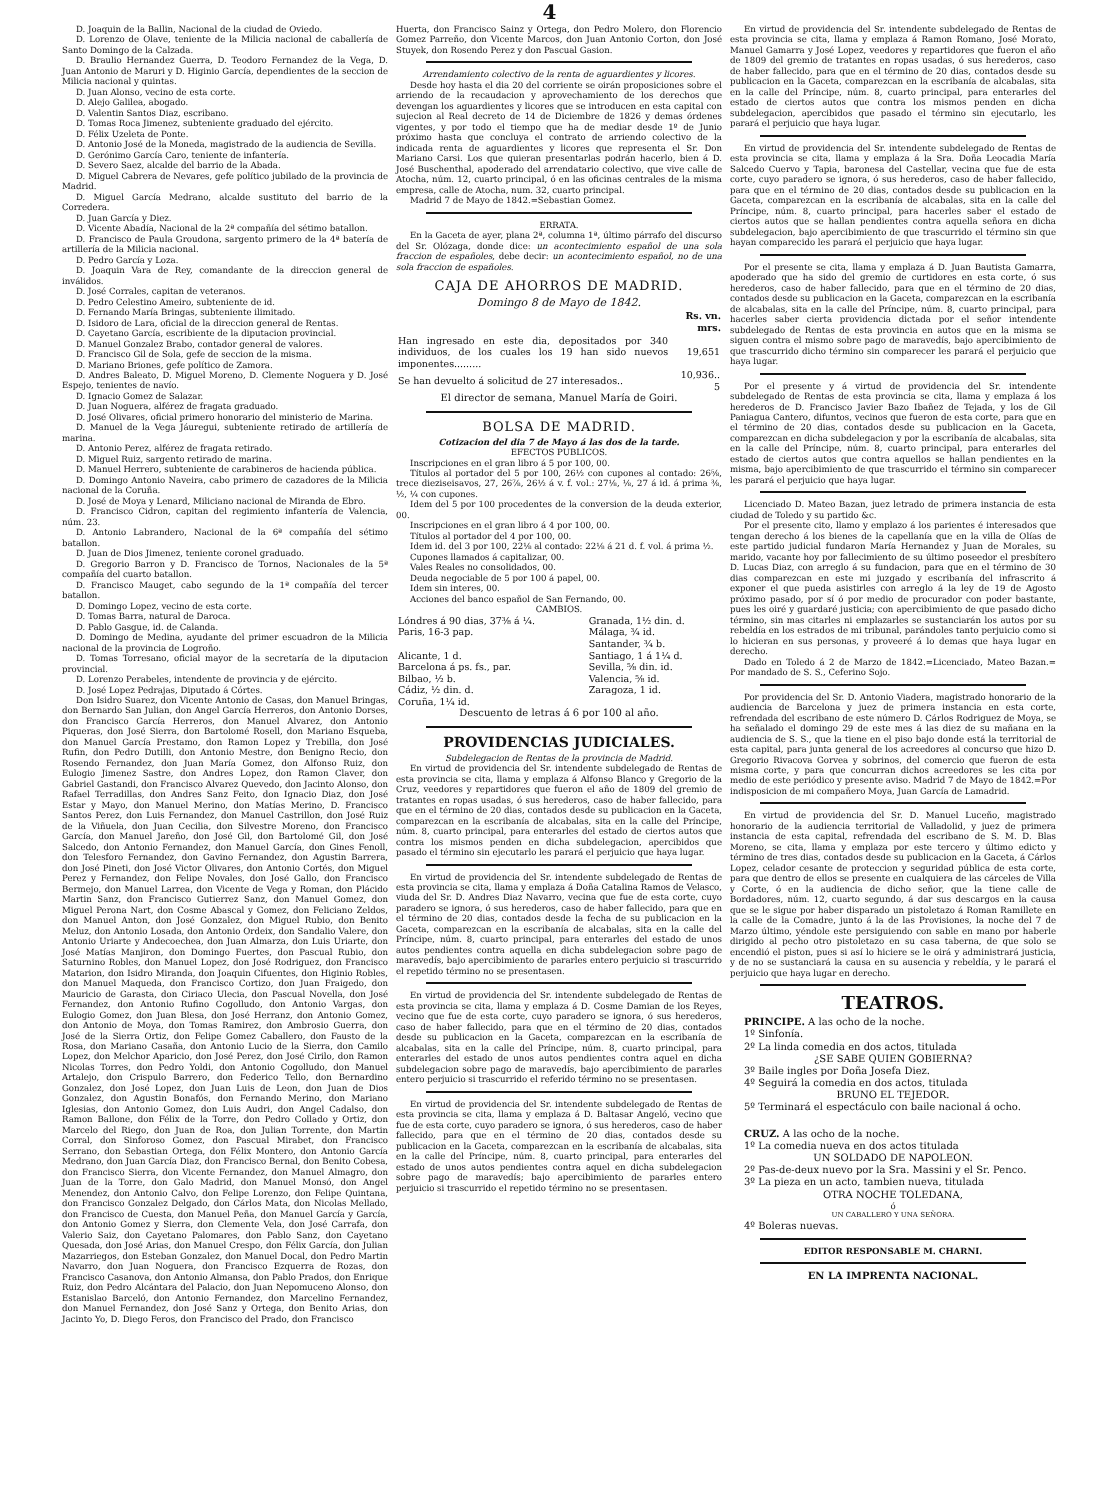4
D. Joaquin de la Ballin, Nacional de la ciudad de Oviedo.
D. Lorenzo de Olave, teniente de la Milicia nacional de caballería de Santo Domingo de la Calzada.
D. Braulio Hernandez Guerra, D. Teodoro Fernandez de la Vega, D. Juan Antonio de Maruri y D. Higinio García, dependientes de la seccion de Milicia nacional y quintas.
D. Juan Alonso, vecino de esta corte.
D. Alejo Galilea, abogado.
D. Valentin Santos Diaz, escribano.
D. Tomas Roca Jimenez, subteniente graduado del ejército.
D. Félix Uzeleta de Ponte.
D. Antonio José de la Moneda, magistrado de la audiencia de Sevilla.
D. Gerónimo García Caro, teniente de infantería.
D. Severo Saez, alcalde del barrio de la Abada.
D. Miguel Cabrera de Nevares, gefe político jubilado de la provincia de Madrid.
D. Miguel García Medrano, alcalde sustituto del barrio de la Corredera.
D. Juan García y Diez.
D. Vicente Abadía, Nacional de la 2ª compañía del sétimo batallon.
D. Francisco de Paula Groudona, sargento primero de la 4ª batería de artillería de la Milicia nacional.
D. Pedro García y Loza.
D. Joaquin Vara de Rey, comandante de la direccion general de inválidos.
D. José Corrales, capitan de veteranos.
D. Pedro Celestino Ameiro, subteniente de id.
D. Fernando María Bringas, subteniente ilimitado.
D. Isidoro de Lara, oficial de la direccion general de Rentas.
D. Cayetano García, escribiente de la diputacion provincial.
D. Manuel Gonzalez Brabo, contador general de valores.
D. Francisco Gil de Sola, gefe de seccion de la misma.
D. Mariano Briones, gefe político de Zamora.
D. Andres Baleato, D. Miguel Moreno, D. Clemente Noguera y D. José Espejo, tenientes de navío.
D. Ignacio Gomez de Salazar.
D. Juan Noguera, alférez de fragata graduado.
D. José Olivares, oficial primero honorario del ministerio de Marina.
D. Manuel de la Vega Jáuregui, subteniente retirado de artillería de marina.
D. Antonio Perez, alférez de fragata retirado.
D. Miguel Ruiz, sargento retirado de marina.
D. Manuel Herrero, subteniente de carabineros de hacienda pública.
D. Domingo Antonio Naveira, cabo primero de cazadores de la Milicia nacional de la Coruña.
D. José de Moya y Lenard, Miliciano nacional de Miranda de Ebro.
D. Francisco Cidron, capitan del regimiento infantería de Valencia, núm. 23.
D. Antonio Labrandero, Nacional de la 6ª compañía del sétimo batallon.
D. Juan de Dios Jimenez, teniente coronel graduado.
D. Gregorio Barron y D. Francisco de Tornos, Nacionales de la 5ª compañía del cuarto batallon.
D. Francisco Mauget, cabo segundo de la 1ª compañía del tercer batallon.
D. Domingo Lopez, vecino de esta corte.
D. Tomas Barra, natural de Daroca.
D. Pablo Gasgue, id. de Calanda.
D. Domingo de Medina, ayudante del primer escuadron de la Milicia nacional de la provincia de Logroño.
D. Tomas Torresano, oficial mayor de la secretaría de la diputacion provincial.
D. Lorenzo Perabeles, intendente de provincia y de ejército.
D. José Lopez Pedrajas, Diputado á Córtes.
Don Isidro Suarez, don Vicente Antonio de Casas, don Manuel Bringas, don Bernardo San Julian, don Angel García Herreros, don Antonio Dorses, don Francisco García Herreros, don Manuel Alvarez, don Antonio Piqueras, don José Sierra, don Bartolomé Rosell, don Mariano Esqueba, don Manuel García Prestamo, don Ramon Lopez y Trebilla, don José Rufin, don Pedro Dutilli, don Antonio Mestre, don Benigno Recio, don Rosendo Fernandez, don Juan María Gomez, don Alfonso Ruiz, don Eulogio Jimenez Sastre, don Andres Lopez, don Ramon Claver, don Gabriel Gastandi, don Francisco Alvarez Quevedo, don Jacinto Alonso, don Rafael Terradillas, don Andres Sanz Feito, don Ignacio Diaz, don José Estar y Mayo, don Manuel Merino, don Matías Merino, D. Francisco Santos Perez, don Luis Fernandez, don Manuel Castrillon, don José Ruiz de la Viñuela, don Juan Cecilia, don Silvestre Moreno, don Francisco García, don Manuel Jareño, don José Gil, don Bartolomé Gil, don José Salcedo, don Antonio Fernandez, don Manuel García, don Gines Fenoll, don Telesforo Fernandez, don Gavino Fernandez, don Agustin Barrera, don José Pineti, don José Victor Olivares, don Antonio Cortés, don Miguel Perez y Fernandez, don Felipe Novales, don José Gallo, don Francisco Bermejo, don Manuel Larrea, don Vicente de Vega y Roman, don Plácido Martin Sanz, don Francisco Gutierrez Sanz, don Manuel Gomez, don Miguel Perona Nart, don Cosme Abascal y Gomez, don Feliciano Zeldos, don Manuel Anton, don José Gonzalez, don Miguel Rubio, don Benito Meluz, don Antonio Losada, don Antonio Ordeix, don Sandalio Valere, don Antonio Uriarte y Andecoechea, don Juan Almarza, don Luis Uriarte, don José Matías Manjiron, don Domingo Fuertes, don Pascual Rubio, don Saturnino Robles, don Manuel Lopez, don José Rodriguez, don Francisco Matarion, don Isidro Miranda, don Joaquin Cifuentes, don Higinio Robles, don Manuel Maqueda, don Francisco Cortizo, don Juan Fraigedo, don Mauricio de Garasta, don Ciriaco Ulecia, don Pascual Novella, don José Fernandez, don Antonio Rufino Cogolludo, don Antonio Vargas, don Eulogio Gomez, don Juan Blesa, don José Herranz, don Antonio Gomez, don Antonio de Moya, don Tomas Ramirez, don Ambrosio Guerra, don José de la Sierra Ortiz, don Felipe Gomez Caballero, don Fausto de la Rosa, don Mariano Casaña, don Antonio Lucio de la Sierra, don Camilo Lopez, don Melchor Aparicio, don José Perez, don José Cirilo, don Ramon Nicolas Torres, don Pedro Yoldi, don Antonio Cogolludo, don Manuel Artalejo, don Crispulo Barrero, don Federico Tello, don Bernardino Gonzalez, don José Lopez, don Juan Luis de Leon, don Juan de Dios Gonzalez, don Agustin Bonafós, don Fernando Merino, don Mariano Iglesias, don Antonio Gomez, don Luis Audri, don Angel Cadalso, don Ramon Ballone, don Félix de la Torre, don Pedro Collado y Ortiz, don Marcelo del Riego, don Juan de Roa, don Julian Torrente, don Martin Corral, don Sinforoso Gomez, don Pascual Mirabet, don Francisco Serrano, don Sebastian Ortega, don Félix Montero, don Antonio García Medrano, don Juan García Diaz, don Francisco Bernal, don Benito Cobesa, don Francisco Sierra, don Vicente Fernandez, don Manuel Almagro, don Juan de la Torre, don Galo Madrid, don Manuel Monsó, don Angel Menendez, don Antonio Calvo, don Felipe Lorenzo, don Felipe Quintana, don Francisco Gonzalez Delgado, don Cárlos Mata, don Nicolas Mellado, don Francisco de Cuesta, don Manuel Peña, don Manuel García y García, don Antonio Gomez y Sierra, don Clemente Vela, don José Carrafa, don Valerio Saiz, don Cayetano Palomares, don Pablo Sanz, don Cayetano Quesada, don José Arias, don Manuel Crespo, don Félix García, don Julian Mazarriegos, don Esteban Gonzalez, don Manuel Docal, don Pedro Martin Navarro, don Juan Noguera, don Francisco Ezquerra de Rozas, don Francisco Casanova, don Antonio Almansa, don Pablo Prados, don Enrique Ruiz, don Pedro Alcántara del Palacio, don Juan Nepomuceno Alonso, don Estanislao Barceló, don Antonio Fernandez, don Marcelino Fernandez, don Manuel Fernandez, don José Sanz y Ortega, don Benito Arias, don Jacinto Yo, D. Diego Feros, don Francisco del Prado, don Francisco
Huerta, don Francisco Sainz y Ortega, don Pedro Molero, don Florencio Gomez Parreño, don Vicente Marcos, don Juan Antonio Corton, don José Stuyek, don Rosendo Perez y don Pascual Gasion.
Arrendamiento colectivo de la renta de aguardientes y licores.
Desde hoy hasta el dia 20 del corriente se oirán proposiciones sobre el arriendo de la recaudacion y aprovechamiento de los derechos que devengan los aguardientes y licores que se introducen en esta capital con sujecion al Real decreto de 14 de Diciembre de 1826 y demas órdenes vigentes, y por todo el tiempo que ha de mediar desde 1º de Junio próximo hasta que concluya el contrato de arriendo colectivo de la indicada renta de aguardientes y licores que representa el Sr. Don Mariano Carsi. Los que quieran presentarlas podrán hacerlo, bien á D. José Buschenthal, apoderado del arrendatario colectivo, que vive calle de Atocha, núm. 12, cuarto principal, ó en las oficinas centrales de la misma empresa, calle de Atocha, num. 32, cuarto principal.
Madrid 7 de Mayo de 1842.=Sebastian Gomez.
ERRATA.
En la Gaceta de ayer, plana 2ª, columna 1ª, último párrafo del discurso del Sr. Olózaga, donde dice: un acontecimiento español de una sola fraccion de españoles, debe decir: un acontecimiento español, no de una sola fraccion de españoles.
CAJA DE AHORROS DE MADRID.
Domingo 8 de Mayo de 1842.
| | Rs. vn. mrs. |
| --- | --- |
| Han ingresado en este dia, depositados por 340 individuos, de los cuales los 19 han sido nuevos imponentes......... | 19,651 |
| Se han devuelto á solicitud de 27 interesados.. | 10,936.. 5 |
El director de semana, Manuel María de Goiri.
BOLSA DE MADRID.
Cotizacion del dia 7 de Mayo á las dos de la tarde.
EFECTOS PUBLICOS.
Inscripciones en el gran libro á 5 por 100, 00.
Títulos al portador del 5 por 100, 26½ con cupones al contado: 26⅝, trece dieziseisavos, 27, 26⅞, 26½ á v. f. vol.: 27⅛, ⅛, 27 á id. á prima ⅜, ½, ¼ con cupones.
Idem del 5 por 100 procedentes de la conversion de la deuda exterior, 00.
Inscripciones en el gran libro á 4 por 100, 00.
Títulos al portador del 4 por 100, 00.
Idem id. del 3 por 100, 22⅛ al contado: 22⅛ á 21 d. f. vol. á prima ½.
Cupones llamados á capitalizar, 00.
Vales Reales no consolidados, 00.
Deuda negociable de 5 por 100 á papel, 00.
Idem sin interes, 00.
Acciones del banco español de San Fernando, 00.
CAMBIOS.
| Lóndres á 90 dias, 37⅜ á ¼. | Granada, 1½ din. d. |
| Paris, 16-3 pap. | Málaga, ¾ id. |
| | Santander, ¾ b. |
| Alicante, 1 d. | Santiago, 1 á 1¼ d. |
| Barcelona á ps. fs., par. | Sevilla, ⅝ din. id. |
| Bilbao, ½ b. | Valencia, ⅝ id. |
| Cádiz, ½ din. d. | Zaragoza, 1 id. |
| Coruña, 1¼ id. | |
Descuento de letras á 6 por 100 al año.
PROVIDENCIAS JUDICIALES.
Subdelegacion de Rentas de la provincia de Madrid.
En virtud de providencia del Sr. intendente subdelegado de Rentas de esta provincia se cita, llama y emplaza á Alfonso Blanco y Gregorio de la Cruz, veedores y repartidores que fueron el año de 1809 del gremio de tratantes en ropas usadas, ó sus herederos, caso de haber fallecido, para que en el término de 20 dias, contados desde su publicacion en la Gaceta, comparezcan en la escribanía de alcabalas, sita en la calle del Príncipe, núm. 8, cuarto principal, para enterarles del estado de ciertos autos que contra los mismos penden en dicha subdelegacion, apercibidos que pasado el término sin ejecutarlo les parará el perjuicio que haya lugar.
En virtud de providencia del Sr. intendente subdelegado de Rentas de esta provincia se cita, llama y emplaza á Doña Catalina Ramos de Velasco, viuda del Sr. D. Andres Diaz Navarro, vecina que fue de esta corte, cuyo paradero se ignora, ó sus herederos, caso de haber fallecido, para que en el término de 20 dias, contados desde la fecha de su publicacion en la Gaceta, comparezcan en la escribanía de alcabalas, sita en la calle del Príncipe, núm. 8, cuarto principal, para enterarles del estado de unos autos pendientes contra aquella en dicha subdelegacion sobre pago de maravedís, bajo apercibimiento de pararles entero perjuicio si trascurrido el repetido término no se presentasen.
En virtud de providencia del Sr. intendente subdelegado de Rentas de esta provincia se cita, llama y emplaza á D. Cosme Damian de los Reyes, vecino que fue de esta corte, cuyo paradero se ignora, ó sus herederos, caso de haber fallecido, para que en el término de 20 dias, contados desde su publicacion en la Gaceta, comparezcan en la escribanía de alcabalas, sita en la calle del Príncipe, núm. 8, cuarto principal, para enterarles del estado de unos autos pendientes contra aquel en dicha subdelegacion sobre pago de maravedís, bajo apercibimiento de pararles entero perjuicio si trascurrido el referido término no se presentasen.
En virtud de providencia del Sr. intendente subdelegado de Rentas de esta provincia se cita, llama y emplaza á D. Baltasar Angeló, vecino que fue de esta corte, cuyo paradero se ignora, ó sus herederos, caso de haber fallecido, para que en el término de 20 dias, contados desde su publicacion en la Gaceta, comparezcan en la escribanía de alcabalas, sita en la calle del Príncipe, núm. 8, cuarto principal, para enterarles del estado de unos autos pendientes contra aquel en dicha subdelegacion sobre pago de maravedís; bajo apercibimiento de pararles entero perjuicio si trascurrido el repetido término no se presentasen.
En virtud de providencia del Sr. intendente subdelegado de Rentas de esta provincia se cita, llama y emplaza á Ramon Romano, José Morato, Manuel Gamarra y José Lopez, veedores y repartidores que fueron el año de 1809 del gremio de tratantes en ropas usadas, ó sus herederos, caso de haber fallecido, para que en el término de 20 dias, contados desde su publicacion en la Gaceta, comparezcan en la escribanía de alcabalas, sita en la calle del Príncipe, núm. 8, cuarto principal, para enterarles del estado de ciertos autos que contra los mismos penden en dicha subdelegacion, apercibidos que pasado el término sin ejecutarlo, les parará el perjuicio que haya lugar.
En virtud de providencia del Sr. intendente subdelegado de Rentas de esta provincia se cita, llama y emplaza á la Sra. Doña Leocadia María Salcedo Cuervo y Tapia, baronesa del Castellar, vecina que fue de esta corte, cuyo paradero se ignora, ó sus herederos, caso de haber fallecido, para que en el término de 20 dias, contados desde su publicacion en la Gaceta, comparezcan en la escribanía de alcabalas, sita en la calle del Príncipe, núm. 8, cuarto principal, para hacerles saber el estado de ciertos autos que se hallan pendientes contra aquella señora en dicha subdelegacion, bajo apercibimiento de que trascurrido el término sin que hayan comparecido les parará el perjuicio que haya lugar.
Por el presente se cita, llama y emplaza á D. Juan Bautista Gamarra, apoderado que ha sido del gremio de curtidores en esta corte, ó sus herederos, caso de haber fallecido, para que en el término de 20 dias, contados desde su publicacion en la Gaceta, comparezcan en la escribanía de alcabalas, sita en la calle del Príncipe, núm. 8, cuarto principal, para hacerles saber cierta providencia dictada por el señor intendente subdelegado de Rentas de esta provincia en autos que en la misma se siguen contra el mismo sobre pago de maravedís, bajo apercibimiento de que trascurrido dicho término sin comparecer les parará el perjuicio que haya lugar.
Por el presente y á virtud de providencia del Sr. intendente subdelegado de Rentas de esta provincia se cita, llama y emplaza á los herederos de D. Francisco Javier Bazo Ibañez de Tejada, y los de Gil Paniagua Cantero, difuntos, vecinos que fueron de esta corte, para que en el término de 20 dias, contados desde su publicacion en la Gaceta, comparezcan en dicha subdelegacion y por la escribanía de alcabalas, sita en la calle del Príncipe, núm. 8, cuarto principal, para enterarles del estado de ciertos autos que contra aquellos se hallan pendientes en la misma, bajo apercibimiento de que trascurrido el término sin comparecer les parará el perjuicio que haya lugar.
Licenciado D. Mateo Bazan, juez letrado de primera instancia de esta ciudad de Toledo y su partido &c.
Por el presente cito, llamo y emplazo á los parientes é interesados que tengan derecho á los bienes de la capellanía que en la villa de Olías de este partido judicial fundaron María Hernandez y Juan de Morales, su marido, vacante hoy por fallecimiento de su último poseedor el presbítero D. Lucas Diaz, con arreglo á su fundacion, para que en el término de 30 dias comparezcan en este mi juzgado y escribanía del infrascrito á exponer el que pueda asistirles con arreglo á la ley de 19 de Agosto próximo pasado, por sí ó por medio de procurador con poder bastante, pues les oiré y guardaré justicia; con apercibimiento de que pasado dicho término, sin mas citarles ni emplazarles se sustanciarán los autos por su rebeldía en los estrados de mi tribunal, parándoles tanto perjuicio como si lo hicieran en sus personas, y proveeré á lo demas que haya lugar en derecho.
Dado en Toledo á 2 de Marzo de 1842.=Licenciado, Mateo Bazan.= Por mandado de S. S., Ceferino Sojo.
Por providencia del Sr. D. Antonio Viadera, magistrado honorario de la audiencia de Barcelona y juez de primera instancia en esta corte, refrendada del escribano de este número D. Cárlos Rodriguez de Moya, se ha señalado el domingo 29 de este mes á las diez de su mañana en la audiencia de S. S., que la tiene en el piso bajo donde está la territorial de esta capital, para junta general de los acreedores al concurso que hizo D. Gregorio Rivacova Gorvea y sobrinos, del comercio que fueron de esta misma corte, y para que concurran dichos acreedores se les cita por medio de este periódico y presente aviso. Madrid 7 de Mayo de 1842.=Por indisposicion de mi compañero Moya, Juan García de Lamadrid.
En virtud de providencia del Sr. D. Manuel Luceño, magistrado honorario de la audiencia territorial de Valladolid, y juez de primera instancia de esta capital, refrendada del escribano de S. M. D. Blas Moreno, se cita, llama y emplaza por este tercero y último edicto y término de tres dias, contados desde su publicacion en la Gaceta, á Cárlos Lopez, celador cesante de proteccion y seguridad pública de esta corte, para que dentro de ellos se presente en cualquiera de las cárceles de Villa y Corte, ó en la audiencia de dicho señor, que la tiene calle de Bordadores, núm. 12, cuarto segundo, á dar sus descargos en la causa que se le sigue por haber disparado un pistoletazo á Roman Ramillete en la calle de la Comadre, junto á la de las Provisiones, la noche del 7 de Marzo último, yéndole este persiguiendo con sable en mano por haberle dirigido al pecho otro pistoletazo en su casa taberna, de que solo se encendió el piston, pues si así lo hiciere se le oirá y administrará justicia, y de no se sustanciará la causa en su ausencia y rebeldía, y le parará el perjuicio que haya lugar en derecho.
TEATROS.
PRINCIPE. A las ocho de la noche.
1º Sinfonía.
2º La linda comedia en dos actos, titulada
¿SE SABE QUIEN GOBIERNA?
3º Baile ingles por Doña Josefa Diez.
4º Seguirá la comedia en dos actos, titulada
BRUNO EL TEJEDOR.
5º Terminará el espectáculo con baile nacional á ocho.
CRUZ. A las ocho de la noche.
1º La comedia nueva en dos actos titulada
UN SOLDADO DE NAPOLEON.
2º Pas-de-deux nuevo por la Sra. Massini y el Sr. Penco.
3º La pieza en un acto, tambien nueva, titulada
OTRA NOCHE TOLEDANA,
ó
UN CABALLERO Y UNA SEÑORA.
4º Boleras nuevas.
EDITOR RESPONSABLE M. CHARNI.
EN LA IMPRENTA NACIONAL.